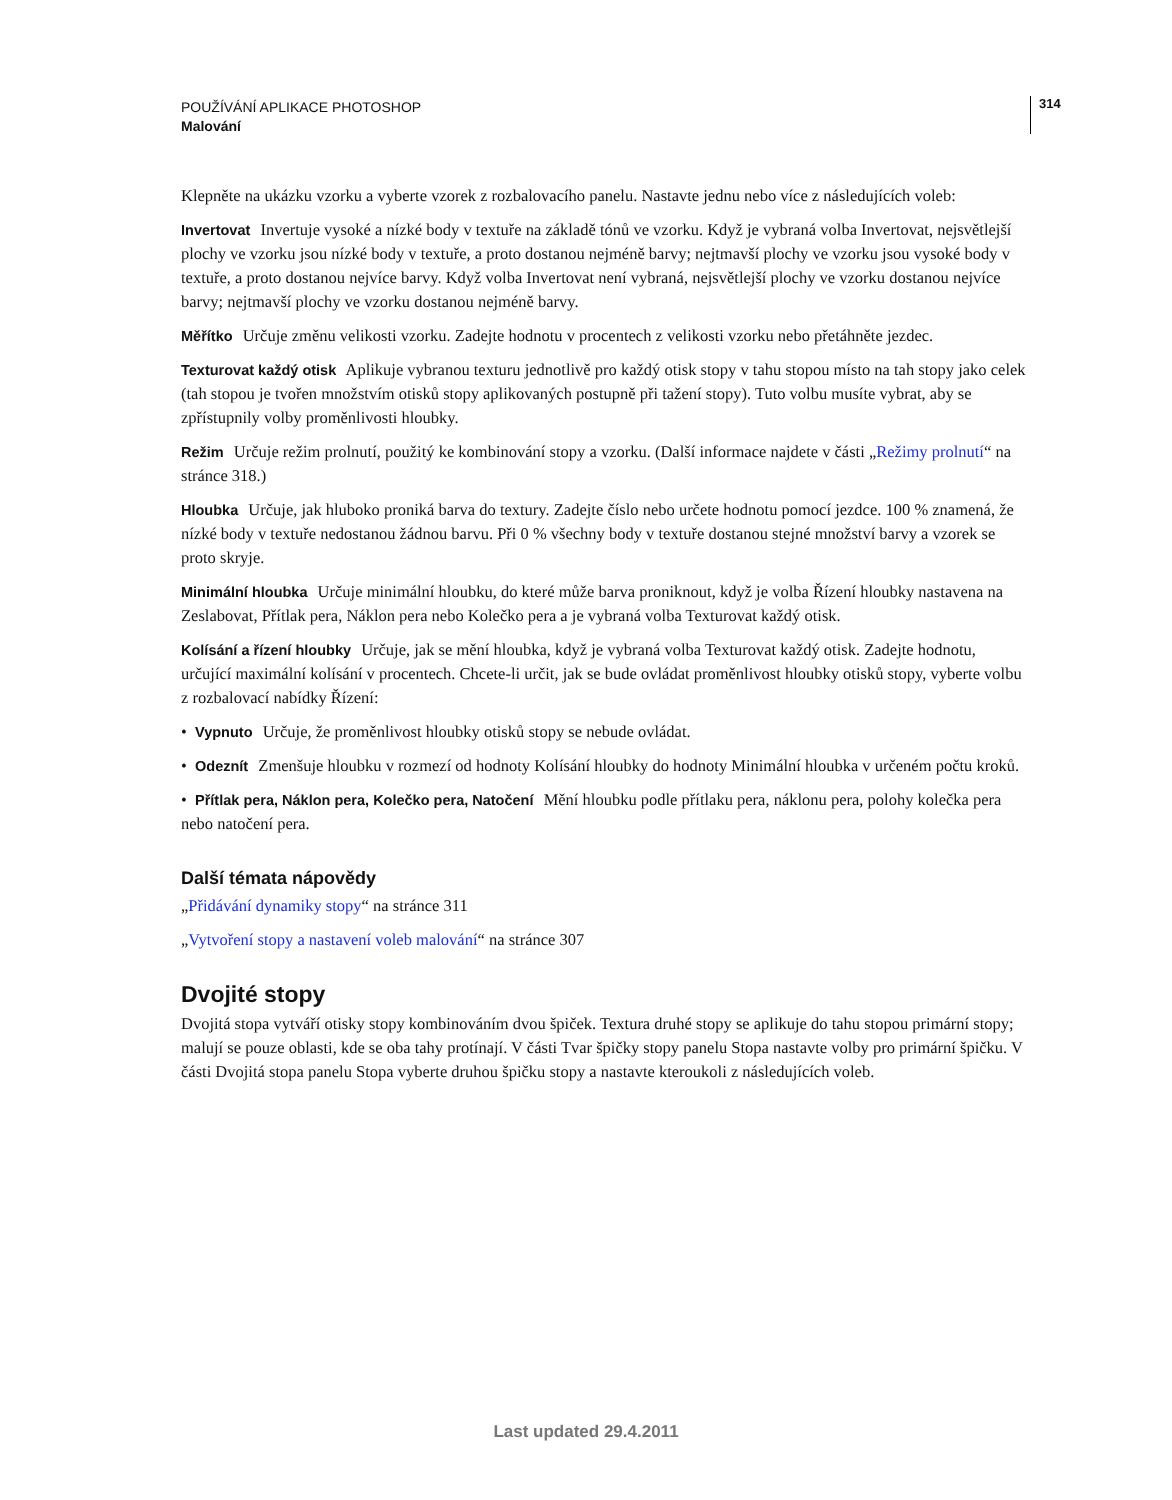POUŽÍVÁNÍ APLIKACE PHOTOSHOP
Malování
314
Klepněte na ukázku vzorku a vyberte vzorek z rozbalovacího panelu. Nastavte jednu nebo více z následujících voleb:
Invertovat Invertuje vysoké a nízké body v textuře na základě tónů ve vzorku. Když je vybraná volba Invertovat, nejsvětlejší plochy ve vzorku jsou nízké body v textuře, a proto dostanou nejméně barvy; nejtmavší plochy ve vzorku jsou vysoké body v textuře, a proto dostanou nejvíce barvy. Když volba Invertovat není vybraná, nejsvětlejší plochy ve vzorku dostanou nejvíce barvy; nejtmavší plochy ve vzorku dostanou nejméně barvy.
Měřítko Určuje změnu velikosti vzorku. Zadejte hodnotu v procentech z velikosti vzorku nebo přetáhněte jezdec.
Texturovat každý otisk Aplikuje vybranou texturu jednotlivě pro každý otisk stopy v tahu stopou místo na tah stopy jako celek (tah stopou je tvořen množstvím otisků stopy aplikovaných postupně při tažení stopy). Tuto volbu musíte vybrat, aby se zpřístupnily volby proměnlivosti hloubky.
Režim Určuje režim prolnutí, použitý ke kombinování stopy a vzorku. (Další informace najdete v části „Režimy prolnutí“ na stránce 318.)
Hloubka Určuje, jak hluboko proniká barva do textury. Zadejte číslo nebo určete hodnotu pomocí jezdce. 100 % znamená, že nízké body v textuře nedostanou žádnou barvu. Při 0 % všechny body v textuře dostanou stejné množství barvy a vzorek se proto skryje.
Minimální hloubka Určuje minimální hloubku, do které může barva proniknout, když je volba Řízení hloubky nastavena na Zeslabovat, Přítlak pera, Náklon pera nebo Kolečko pera a je vybraná volba Texturovat každý otisk.
Kolísání a řízení hloubky Určuje, jak se mění hloubka, když je vybraná volba Texturovat každý otisk. Zadejte hodnotu, určující maximální kolísání v procentech. Chcete-li určit, jak se bude ovládat proměnlivost hloubky otisků stopy, vyberte volbu z rozbalovací nabídky Řízení:
• Vypnuto Určuje, že proměnlivost hloubky otisků stopy se nebude ovládat.
• Odeznít Zmenšuje hloubku v rozmezí od hodnoty Kolísání hloubky do hodnoty Minimální hloubka v určeném počtu kroků.
• Přítlak pera, Náklon pera, Kolečko pera, Natočení Mění hloubku podle přítlaku pera, náklonu pera, polohy kolečka pera nebo natočení pera.
Další témata nápovědy
„Přidávání dynamiky stopy“ na stránce 311
„Vytvoření stopy a nastavení voleb malování“ na stránce 307
Dvojité stopy
Dvojitá stopa vytváří otisky stopy kombinováním dvou špiček. Textura druhé stopy se aplikuje do tahu stopou primární stopy; malují se pouze oblasti, kde se oba tahy protínají. V části Tvar špičky stopy panelu Stopa nastavte volby pro primární špičku. V části Dvojitá stopa panelu Stopa vyberte druhou špičku stopy a nastavte kteroukoli z následujících voleb.
Last updated 29.4.2011